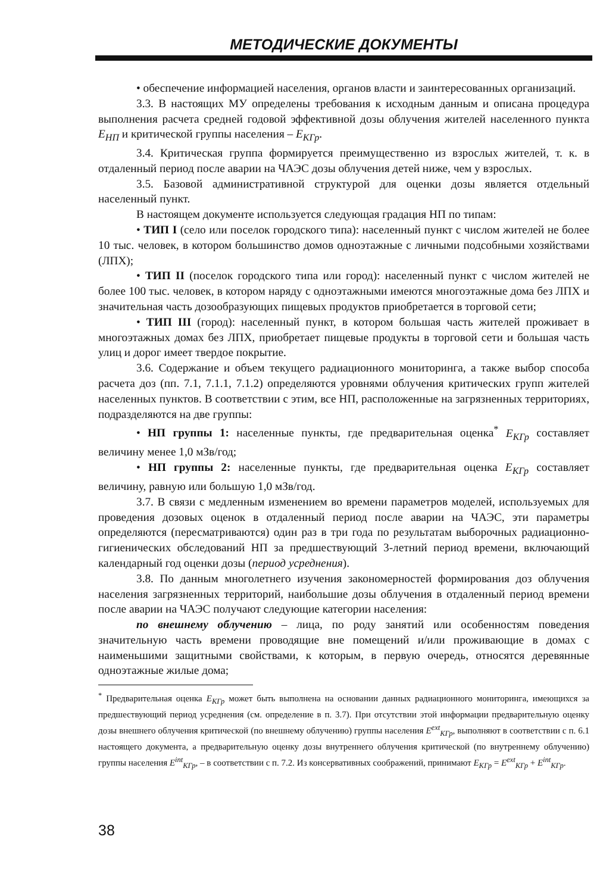МЕТОДИЧЕСКИЕ ДОКУМЕНТЫ
• обеспечение информацией населения, органов власти и заинтересованных организаций.
3.3. В настоящих МУ определены требования к исходным данным и описана процедура выполнения расчета средней годовой эффективной дозы облучения жителей населенного пункта Е<sub>НП</sub> и критической группы населения – Е<sub>КГр</sub>.
3.4. Критическая группа формируется преимущественно из взрослых жителей, т. к. в отдаленный период после аварии на ЧАЭС дозы облучения детей ниже, чем у взрослых.
3.5. Базовой административной структурой для оценки дозы является отдельный населенный пункт.
В настоящем документе используется следующая градация НП по типам:
• ТИП I (село или поселок городского типа): населенный пункт с числом жителей не более 10 тыс. человек, в котором большинство домов одноэтажные с личными подсобными хозяйствами (ЛПХ);
• ТИП II (поселок городского типа или город): населенный пункт с числом жителей не более 100 тыс. человек, в котором наряду с одноэтажными имеются многоэтажные дома без ЛПХ и значительная часть дозообразующих пищевых продуктов приобретается в торговой сети;
• ТИП III (город): населенный пункт, в котором большая часть жителей проживает в многоэтажных домах без ЛПХ, приобретает пищевые продукты в торговой сети и большая часть улиц и дорог имеет твердое покрытие.
3.6. Содержание и объем текущего радиационного мониторинга, а также выбор способа расчета доз (пп. 7.1, 7.1.1, 7.1.2) определяются уровнями облучения критических групп жителей населенных пунктов. В соответствии с этим, все НП, расположенные на загрязненных территориях, подразделяются на две группы:
• НП группы 1: населенные пункты, где предварительная оценка<sup>*</sup> Е<sub>КГр</sub> составляет величину менее 1,0 мЗв/год;
• НП группы 2: населенные пункты, где предварительная оценка Е<sub>КГр</sub> составляет величину, равную или большую 1,0 мЗв/год.
3.7. В связи с медленным изменением во времени параметров моделей, используемых для проведения дозовых оценок в отдаленный период после аварии на ЧАЭС, эти параметры определяются (пересматриваются) один раз в три года по результатам выборочных радиационно-гигиенических обследований НП за предшествующий 3-летний период времени, включающий календарный год оценки дозы (период усреднения).
3.8. По данным многолетнего изучения закономерностей формирования доз облучения населения загрязненных территорий, наибольшие дозы облучения в отдаленный период времени после аварии на ЧАЭС получают следующие категории населения:
по внешнему облучению – лица, по роду занятий или особенностям поведения значительную часть времени проводящие вне помещений и/или проживающие в домах с наименьшими защитными свойствами, к которым, в первую очередь, относятся деревянные одноэтажные жилые дома;
<sup>*</sup> Предварительная оценка Е<sub>КГр</sub> может быть выполнена на основании данных радиационного мониторинга, имеющихся за предшествующий период усреднения (см. определение в п. 3.7). При отсутствии этой информации предварительную оценку дозы внешнего облучения критической (по внешнему облучению) группы населения E<sup>ext</sup><sub>КГр</sub>, выполняют в соответствии с п. 6.1 настоящего документа, а предварительную оценку дозы внутреннего облучения критической (по внутреннему облучению) группы населения E<sup>int</sup><sub>КГр</sub>, – в соответствии с п. 7.2. Из консервативных соображений, принимают E<sub>КГр</sub> = E<sup>ext</sup><sub>КГр</sub> + E<sup>int</sup><sub>КГр</sub>.
38